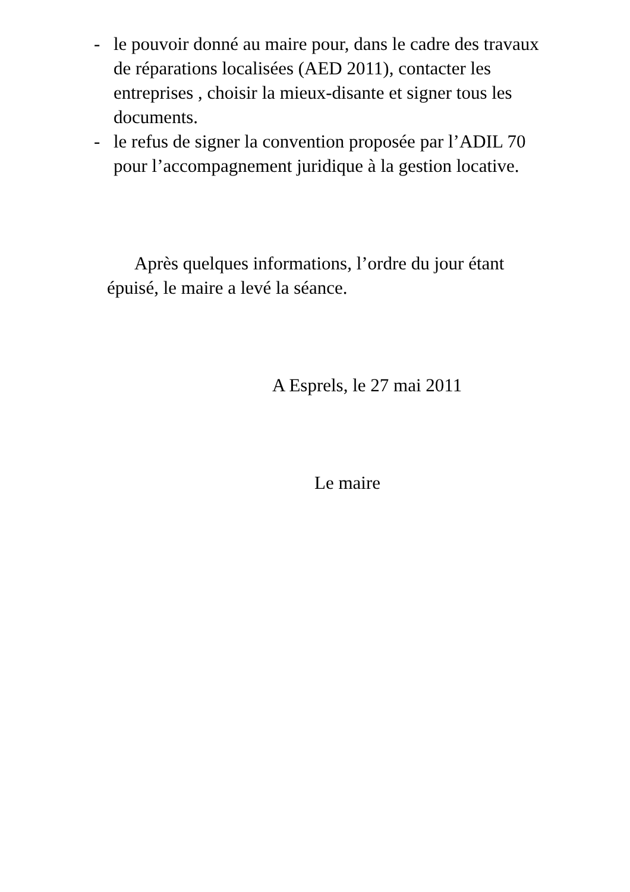- le pouvoir donné au maire pour, dans le cadre des travaux de réparations localisées (AED 2011), contacter les entreprises , choisir la mieux-disante et signer tous les documents.
- le refus de signer la convention proposée par l’ADIL 70 pour l’accompagnement juridique à la gestion locative.
Après quelques informations, l’ordre du jour étant épuisé, le maire a levé la séance.
A Esprels, le 27 mai 2011
Le maire